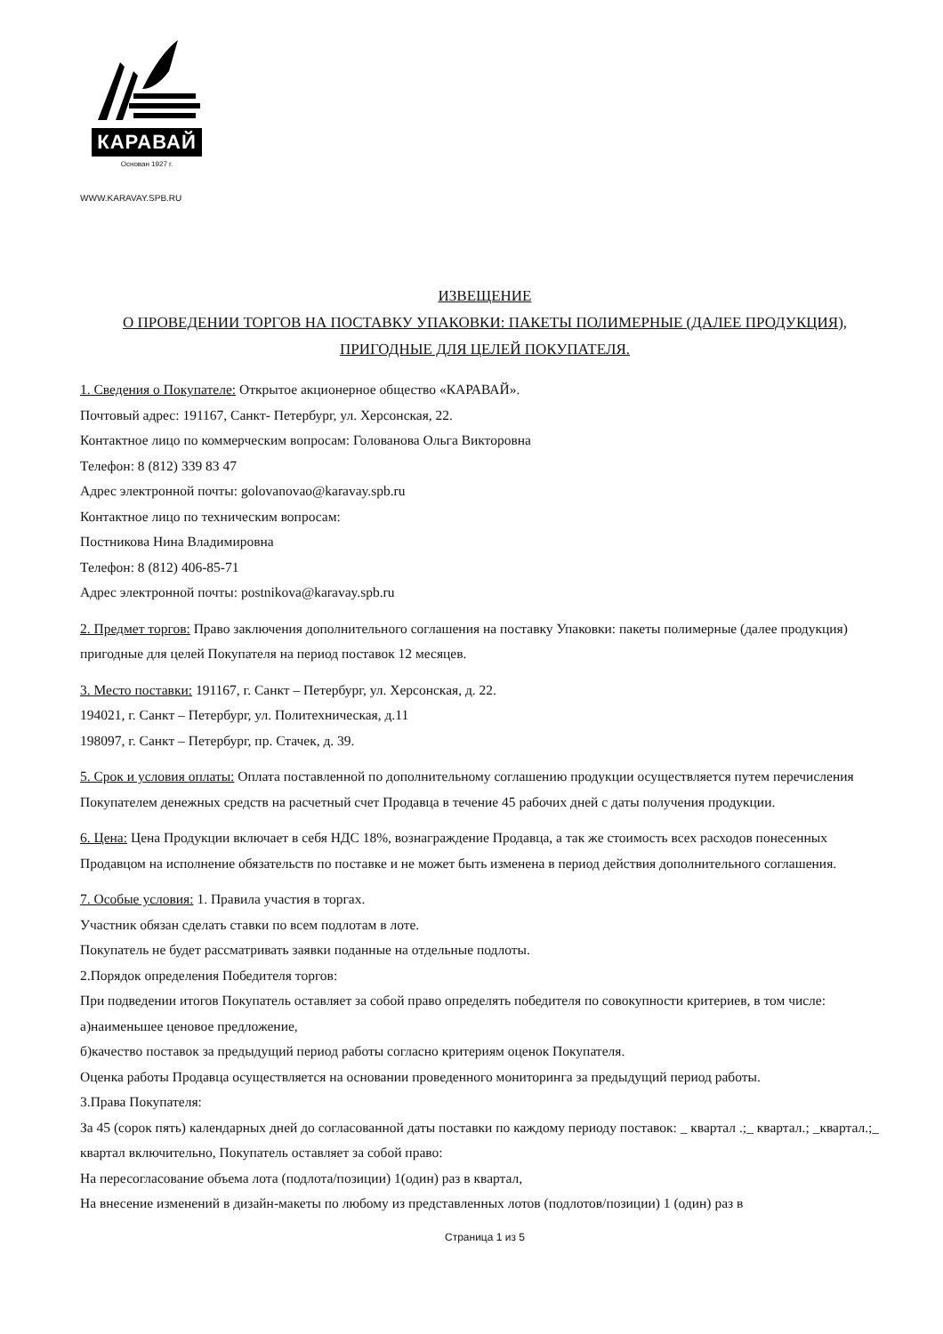КАРАВАЙ
Основан 1927 г.
WWW.KARAVAY.SPB.RU
ИЗВЕЩЕНИЕ
О ПРОВЕДЕНИИ ТОРГОВ НА ПОСТАВКУ УПАКОВКИ: ПАКЕТЫ ПОЛИМЕРНЫЕ (ДАЛЕЕ ПРОДУКЦИЯ), ПРИГОДНЫЕ ДЛЯ ЦЕЛЕЙ ПОКУПАТЕЛЯ.
1. Сведения о Покупателе: Открытое акционерное общество «КАРАВАЙ».
Почтовый адрес: 191167, Санкт- Петербург, ул. Херсонская, 22.
Контактное лицо по коммерческим вопросам: Голованова Ольга Викторовна
Телефон: 8 (812) 339 83 47
Адрес электронной почты: golovanovao@karavay.spb.ru
Контактное лицо по техническим вопросам:
Постникова Нина Владимировна
Телефон: 8 (812) 406-85-71
Адрес электронной почты: postnikova@karavay.spb.ru
2. Предмет торгов: Право заключения дополнительного соглашения на поставку Упаковки: пакеты полимерные (далее продукция) пригодные для целей Покупателя на период поставок 12 месяцев.
3. Место поставки: 191167, г. Санкт – Петербург, ул. Херсонская, д. 22.
194021, г. Санкт – Петербург, ул. Политехническая, д.11
198097, г. Санкт – Петербург, пр. Стачек, д. 39.
5. Срок и условия оплаты: Оплата поставленной по дополнительному соглашению продукции осуществляется путем перечисления Покупателем денежных средств на расчетный счет Продавца в течение 45 рабочих дней с даты получения продукции.
6. Цена: Цена Продукции включает в себя НДС 18%, вознаграждение Продавца, а так же стоимость всех расходов понесенных Продавцом на исполнение обязательств по поставке и не может быть изменена в период действия дополнительного соглашения.
7. Особые условия: 1. Правила участия в торгах.
Участник обязан сделать ставки по всем подлотам в лоте.
Покупатель не будет рассматривать заявки поданные на отдельные подлоты.
2.Порядок определения Победителя торгов:
При подведении итогов Покупатель оставляет за собой право определять победителя по совокупности критериев, в том числе:
а)наименьшее ценовое предложение,
б)качество поставок за предыдущий период работы согласно критериям оценок Покупателя.
Оценка работы Продавца осуществляется на основании проведенного мониторинга за предыдущий период работы.
3.Права Покупателя:
За 45 (сорок пять) календарных дней до согласованной даты поставки по каждому периоду поставок: _ квартал .;_ квартал.; _квартал.;_ квартал включительно, Покупатель оставляет за собой право:
На пересогласование объема лота (подлота/позиции) 1(один) раз в квартал,
На внесение изменений в дизайн-макеты по любому из представленных лотов (подлотов/позиции) 1 (один) раз в
Страница 1 из 5